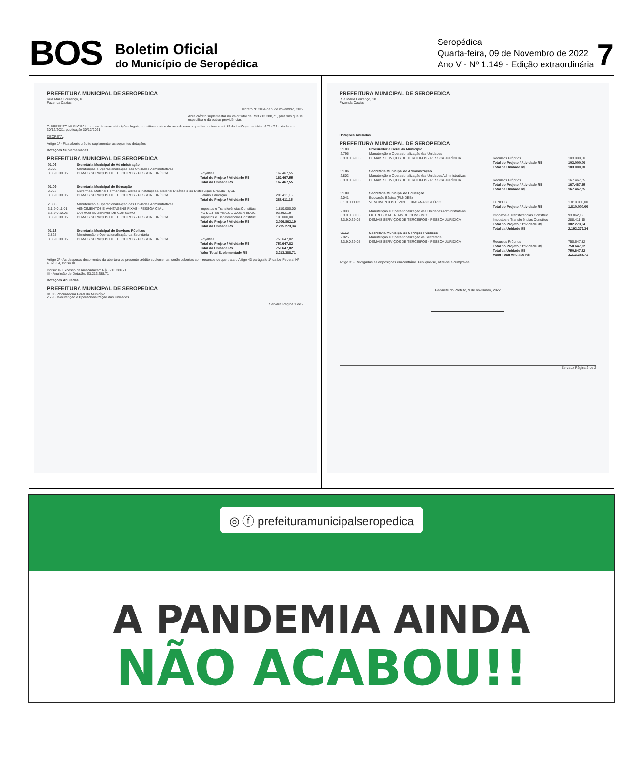BOS
Boletim Oficial
do Município de Seropédica
Seropédica
Quarta-feira, 09 de Novembro de 2022
Ano V - Nº 1.149 - Edição extraordinária
7
PREFEITURA MUNICIPAL DE SEROPEDICA
Rua Maria Lourenço, 18
Fazenda Caxias
Decreto Nº 2064 de 9 de novembro, 2022
Abre crédito suplementar no valor total de R$3.213.388,71, para fins que se especifica e dá outras providências.
O PREFEITO MUNICIPAL, no uso de suas atribuições legais, constitucionais e de acordo com o que lhe confere o art. 8º da Lei Orçamentária nº 714/21 datada em 30/12/2021, publicação 30/12/2021
DECRETA:
Artigo 1º - Fica aberto crédito suplementar as seguintes dotações
Dotações Suplementadas
PREFEITURA MUNICIPAL DE SEROPEDICA
| 01.06 | Secretária Municipal de Administração | | |
| 2.802 | Manutenção e Operacionalização das Unidades Administrativas | | |
| 3.3.9.0.39.05 | DEMAIS SERVIÇOS DE TERCEIROS - PESSOA JURÍDICA | Royalties | 167.467,55 |
| | | Total do Projeto / Atividade R$ | 167.467,55 |
| | | Total da Unidade R$ | 167.467,55 |
| 01.09 | Secretaria Municipal de Educação | | |
| 2.067 | Uniformes, Material Permanente, Obras e Instalações, Material Didático e de Distribuição Gratuita - QSE | | |
| 3.3.9.0.39.05 | DEMAIS SERVIÇOS DE TERCEIROS - PESSOA JURÍDICA | Salário Educação | 288.411,15 |
| | | Total do Projeto / Atividade R$ | 288.411,15 |
| 2.808 | Manutenção e Operacionalização das Unidades Administrativas | | |
| 3.1.9.0.11.01 | VENCIMENTOS E VANTAGENS FIXAS - PESSOA CIVIL | Impostos e Transferências Constituc | 1.810.000,00 |
| 3.3.9.0.30.03 | OUTROS MATERIAIS DE CONSUMO | ROYALTIES VINCULADOS A EDUC | 93.862,19 |
| 3.3.9.0.39.05 | DEMAIS SERVIÇOS DE TERCEIROS - PESSOA JURÍDICA | Impostos e Transferências Constituc | 103.000,00 |
| | | Total do Projeto / Atividade R$ | 2.006.862,19 |
| | | Total da Unidade R$ | 2.295.273,34 |
| 01.13 | Secretaria Municipal de Serviços Públicos | | |
| 2.825 | Manutenção e Operacionalização da Secretária | | |
| 3.3.9.0.39.05 | DEMAIS SERVIÇOS DE TERCEIROS - PESSOA JURÍDICA | Royalties | 750.647,82 |
| | | Total do Projeto / Atividade R$ | 750.647,82 |
| | | Total da Unidade R$ | 750.647,82 |
| | | Valor Total Suplementado R$ | 3.213.388,71 |
Artigo 2º - As despesas decorrentes da abertura do presente crédito suplementar, serão cobertas com recursos de que trata o Artigo 43 parágrafo 1º da Lei Federal Nº 4.320/64, Inciso III.
Inciso: II - Excesso de Arrecadação: R$3.213.388,71
III - Anulação de Dotação: $3.213.388,71
Dotações Anuladas
PREFEITURA MUNICIPAL DE SEROPEDICA
01.03 Procuradoria Geral do Município
2.795 Manutenção e Operacionalização das Unidades
Servaux Página 1 de 2
PREFEITURA MUNICIPAL DE SEROPEDICA
Rua Maria Lourenço, 18
Fazenda Caxias
Dotações Anuladas
PREFEITURA MUNICIPAL DE SEROPEDICA
| 01.03 | Procuradoria Geral do Município | | |
| 2.795 | Manutenção e Operacionalização das Unidades | | |
| 3.3.9.0.39.05 | DEMAIS SERVIÇOS DE TERCEIROS - PESSOA JURÍDICA | Recursos Próprios | 103.000,00 |
| | | Total do Projeto / Atividade R$ | 103.000,00 |
| | | Total da Unidade R$ | 103.000,00 |
| 01.06 | Secretária Municipal de Administração | | |
| 2.802 | Manutenção e Operacionalização das Unidades Administrativas | | |
| 3.3.9.0.39.05 | DEMAIS SERVIÇOS DE TERCEIROS - PESSOA JURÍDICA | Recursos Próprios | 167.467,55 |
| | | Total do Projeto / Atividade R$ | 167.467,55 |
| | | Total da Unidade R$ | 167.467,55 |
| 01.09 | Secretaria Municipal de Educação | | |
| 2.041 | Educação Básica (FUNDEB) | | |
| 3.1.9.0.11.02 | VENCIMENTOS E VANT. FIXAS-MAGISTÉRIO | FUNDEB | 1.810.000,00 |
| | | Total do Projeto / Atividade R$ | 1.810.000,00 |
| 2.808 | Manutenção e Operacionalização das Unidades Administrativas | | |
| 3.3.9.0.30.03 | OUTROS MATERIAIS DE CONSUMO | Impostos e Transferências Constituc | 93.862,19 |
| 3.3.9.0.39.05 | DEMAIS SERVIÇOS DE TERCEIROS - PESSOA JURÍDICA | Impostos e Transferências Constituc | 288.411,15 |
| | | Total do Projeto / Atividade R$ | 382.273,34 |
| | | Total da Unidade R$ | 2.192.273,34 |
| 01.13 | Secretaria Municipal de Serviços Públicos | | |
| 2.825 | Manutenção e Operacionalização da Secretária | | |
| 3.3.9.0.39.05 | DEMAIS SERVIÇOS DE TERCEIROS - PESSOA JURÍDICA | Recursos Próprios | 750.647,82 |
| | | Total do Projeto / Atividade R$ | 750.647,82 |
| | | Total da Unidade R$ | 750.647,82 |
| | | Valor Total Anulado R$ | 3.213.388,71 |
Artigo 3º - Revogadas as disposições em contrário. Publique-se, afixe-se e cumpra-se.
Gabinete do Prefeito, 9 de novembro, 2022
Servaux Página 2 de 2
◎ ⓕ prefeituramunicipalseropedica
A PANDEMIA AINDA
NÃO ACABOU!!